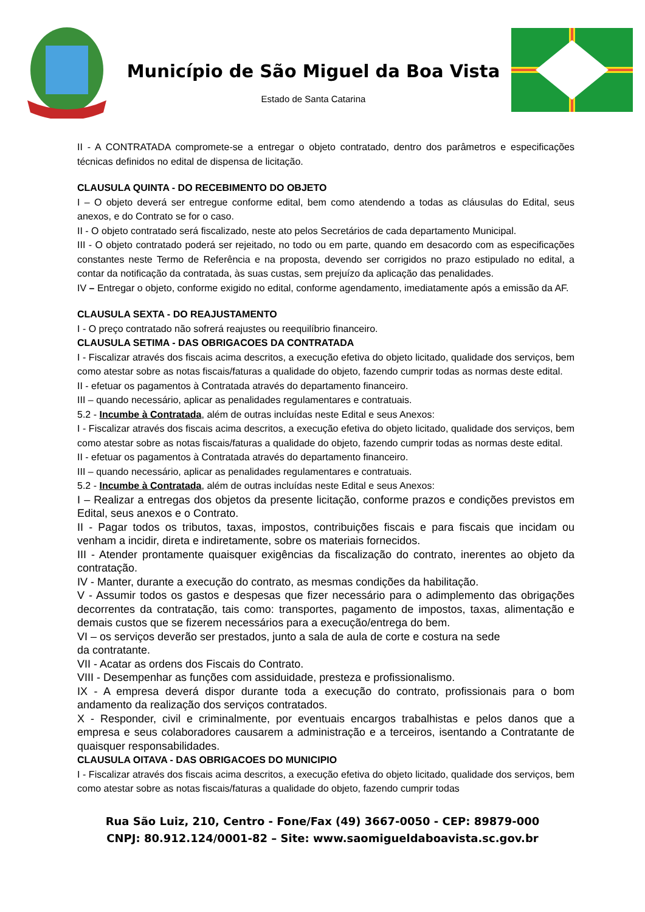Município de São Miguel da Boa Vista
Estado de Santa Catarina
II - A CONTRATADA compromete-se a entregar o objeto contratado, dentro dos parâmetros e especificações técnicas definidos no edital de dispensa de licitação.
CLAUSULA QUINTA - DO RECEBIMENTO DO OBJETO
I – O objeto deverá ser entregue conforme edital, bem como atendendo a todas as cláusulas do Edital, seus anexos, e do Contrato se for o caso.
II - O objeto contratado será fiscalizado, neste ato pelos Secretários de cada departamento Municipal.
III - O objeto contratado poderá ser rejeitado, no todo ou em parte, quando em desacordo com as especificações constantes neste Termo de Referência e na proposta, devendo ser corrigidos no prazo estipulado no edital, a contar da notificação da contratada, às suas custas, sem prejuízo da aplicação das penalidades.
IV – Entregar o objeto, conforme exigido no edital, conforme agendamento, imediatamente após a emissão da AF.
CLAUSULA SEXTA - DO REAJUSTAMENTO
I - O preço contratado não sofrerá reajustes ou reequilíbrio financeiro.
CLAUSULA SETIMA - DAS OBRIGACOES DA CONTRATADA
I - Fiscalizar através dos fiscais acima descritos, a execução efetiva do objeto licitado, qualidade dos serviços, bem como atestar sobre as notas fiscais/faturas a qualidade do objeto, fazendo cumprir todas as normas deste edital.
II - efetuar os pagamentos à Contratada através do departamento financeiro.
III – quando necessário, aplicar as penalidades regulamentares e contratuais.
5.2 - Incumbe à Contratada, além de outras incluídas neste Edital e seus Anexos:
I - Fiscalizar através dos fiscais acima descritos, a execução efetiva do objeto licitado, qualidade dos serviços, bem como atestar sobre as notas fiscais/faturas a qualidade do objeto, fazendo cumprir todas as normas deste edital.
II - efetuar os pagamentos à Contratada através do departamento financeiro.
III – quando necessário, aplicar as penalidades regulamentares e contratuais.
5.2 - Incumbe à Contratada, além de outras incluídas neste Edital e seus Anexos:
I – Realizar a entregas dos objetos da presente licitação, conforme prazos e condições previstos em Edital, seus anexos e o Contrato.
II - Pagar todos os tributos, taxas, impostos, contribuições fiscais e para fiscais que incidam ou venham a incidir, direta e indiretamente, sobre os materiais fornecidos.
III - Atender prontamente quaisquer exigências da fiscalização do contrato, inerentes ao objeto da contratação.
IV - Manter, durante a execução do contrato, as mesmas condições da habilitação.
V - Assumir todos os gastos e despesas que fizer necessário para o adimplemento das obrigações decorrentes da contratação, tais como: transportes, pagamento de impostos, taxas, alimentação e demais custos que se fizerem necessários para a execução/entrega do bem.
VI – os serviços deverão ser prestados, junto a sala de aula de corte e costura na sede
da contratante.
VII - Acatar as ordens dos Fiscais do Contrato.
VIII - Desempenhar as funções com assiduidade, presteza e profissionalismo.
IX - A empresa deverá dispor durante toda a execução do contrato, profissionais para o bom andamento da realização dos serviços contratados.
X - Responder, civil e criminalmente, por eventuais encargos trabalhistas e pelos danos que a empresa e seus colaboradores causarem a administração e a terceiros, isentando a Contratante de quaisquer responsabilidades.
CLAUSULA OITAVA - DAS OBRIGACOES DO MUNICIPIO
I - Fiscalizar através dos fiscais acima descritos, a execução efetiva do objeto licitado, qualidade dos serviços, bem como atestar sobre as notas fiscais/faturas a qualidade do objeto, fazendo cumprir todas
Rua São Luiz, 210, Centro - Fone/Fax (49) 3667-0050 - CEP: 89879-000
CNPJ: 80.912.124/0001-82 – Site: www.saomigueldaboavista.sc.gov.br